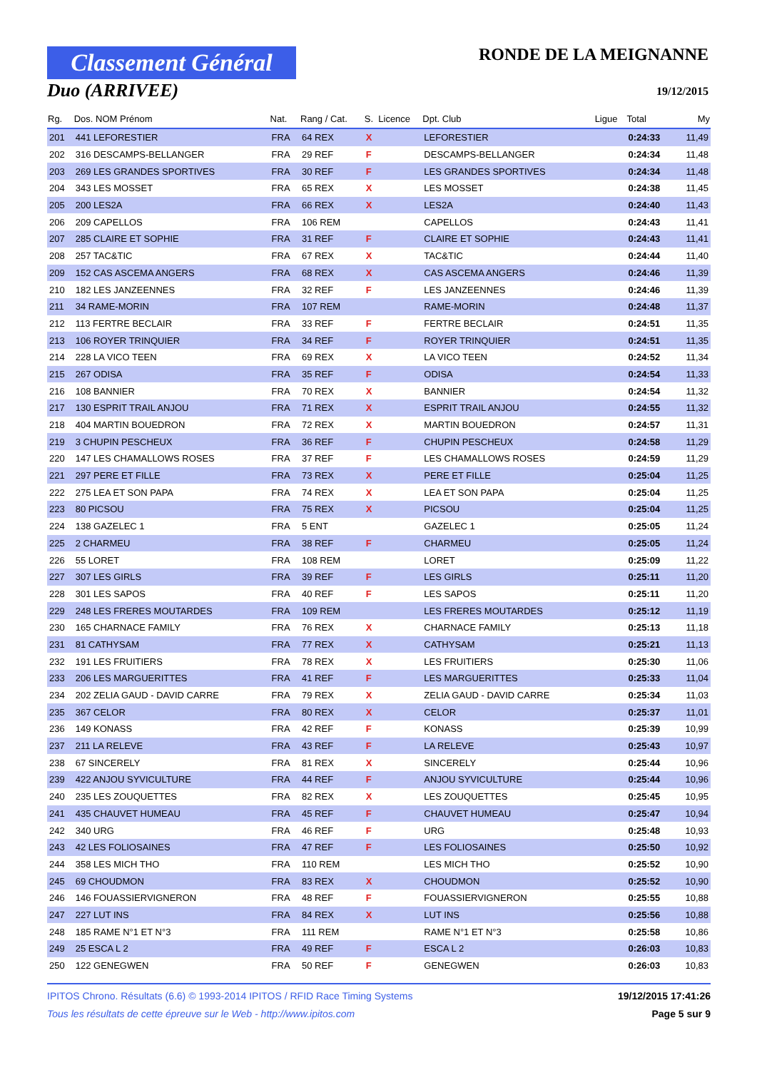Classement Général
Duo (ARRIVEE)
RONDE DE LA MEIGNANNE
19/12/2015
| Rg. | Dos. NOM Prénom | Nat. | Rang / Cat. | S. | Licence | Dpt. Club | Ligue | Total | My |
| --- | --- | --- | --- | --- | --- | --- | --- | --- | --- |
| 201 | 441 LEFORESTIER | FRA | 64 REX | X | | LEFORESTIER | | 0:24:33 | 11,49 |
| 202 | 316 DESCAMPS-BELLANGER | FRA | 29 REF | F | | DESCAMPS-BELLANGER | | 0:24:34 | 11,48 |
| 203 | 269 LES GRANDES SPORTIVES | FRA | 30 REF | F | | LES GRANDES SPORTIVES | | 0:24:34 | 11,48 |
| 204 | 343 LES MOSSET | FRA | 65 REX | X | | LES MOSSET | | 0:24:38 | 11,45 |
| 205 | 200 LES2A | FRA | 66 REX | X | | LES2A | | 0:24:40 | 11,43 |
| 206 | 209 CAPELLOS | FRA | 106 REM | | | CAPELLOS | | 0:24:43 | 11,41 |
| 207 | 285 CLAIRE ET SOPHIE | FRA | 31 REF | F | | CLAIRE ET SOPHIE | | 0:24:43 | 11,41 |
| 208 | 257 TAC&TIC | FRA | 67 REX | X | | TAC&TIC | | 0:24:44 | 11,40 |
| 209 | 152 CAS ASCEMA ANGERS | FRA | 68 REX | X | | CAS ASCEMA ANGERS | | 0:24:46 | 11,39 |
| 210 | 182 LES JANZEENNES | FRA | 32 REF | F | | LES JANZEENNES | | 0:24:46 | 11,39 |
| 211 | 34 RAME-MORIN | FRA | 107 REM | | | RAME-MORIN | | 0:24:48 | 11,37 |
| 212 | 113 FERTRE BECLAIR | FRA | 33 REF | F | | FERTRE BECLAIR | | 0:24:51 | 11,35 |
| 213 | 106 ROYER TRINQUIER | FRA | 34 REF | F | | ROYER TRINQUIER | | 0:24:51 | 11,35 |
| 214 | 228 LA VICO TEEN | FRA | 69 REX | X | | LA VICO TEEN | | 0:24:52 | 11,34 |
| 215 | 267 ODISA | FRA | 35 REF | F | | ODISA | | 0:24:54 | 11,33 |
| 216 | 108 BANNIER | FRA | 70 REX | X | | BANNIER | | 0:24:54 | 11,32 |
| 217 | 130 ESPRIT TRAIL ANJOU | FRA | 71 REX | X | | ESPRIT TRAIL ANJOU | | 0:24:55 | 11,32 |
| 218 | 404 MARTIN BOUEDRON | FRA | 72 REX | X | | MARTIN BOUEDRON | | 0:24:57 | 11,31 |
| 219 | 3 CHUPIN PESCHEUX | FRA | 36 REF | F | | CHUPIN PESCHEUX | | 0:24:58 | 11,29 |
| 220 | 147 LES CHAMALLOWS ROSES | FRA | 37 REF | F | | LES CHAMALLOWS ROSES | | 0:24:59 | 11,29 |
| 221 | 297 PERE ET FILLE | FRA | 73 REX | X | | PERE ET FILLE | | 0:25:04 | 11,25 |
| 222 | 275 LEA ET SON PAPA | FRA | 74 REX | X | | LEA ET SON PAPA | | 0:25:04 | 11,25 |
| 223 | 80 PICSOU | FRA | 75 REX | X | | PICSOU | | 0:25:04 | 11,25 |
| 224 | 138 GAZELEC 1 | FRA | 5 ENT | | | GAZELEC 1 | | 0:25:05 | 11,24 |
| 225 | 2 CHARMEU | FRA | 38 REF | F | | CHARMEU | | 0:25:05 | 11,24 |
| 226 | 55 LORET | FRA | 108 REM | | | LORET | | 0:25:09 | 11,22 |
| 227 | 307 LES GIRLS | FRA | 39 REF | F | | LES GIRLS | | 0:25:11 | 11,20 |
| 228 | 301 LES SAPOS | FRA | 40 REF | F | | LES SAPOS | | 0:25:11 | 11,20 |
| 229 | 248 LES FRERES MOUTARDES | FRA | 109 REM | | | LES FRERES MOUTARDES | | 0:25:12 | 11,19 |
| 230 | 165 CHARNACE FAMILY | FRA | 76 REX | X | | CHARNACE FAMILY | | 0:25:13 | 11,18 |
| 231 | 81 CATHYSAM | FRA | 77 REX | X | | CATHYSAM | | 0:25:21 | 11,13 |
| 232 | 191 LES FRUITIERS | FRA | 78 REX | X | | LES FRUITIERS | | 0:25:30 | 11,06 |
| 233 | 206 LES MARGUERITTES | FRA | 41 REF | F | | LES MARGUERITTES | | 0:25:33 | 11,04 |
| 234 | 202 ZELIA GAUD - DAVID CARRE | FRA | 79 REX | X | | ZELIA GAUD - DAVID CARRE | | 0:25:34 | 11,03 |
| 235 | 367 CELOR | FRA | 80 REX | X | | CELOR | | 0:25:37 | 11,01 |
| 236 | 149 KONASS | FRA | 42 REF | F | | KONASS | | 0:25:39 | 10,99 |
| 237 | 211 LA RELEVE | FRA | 43 REF | F | | LA RELEVE | | 0:25:43 | 10,97 |
| 238 | 67 SINCERELY | FRA | 81 REX | X | | SINCERELY | | 0:25:44 | 10,96 |
| 239 | 422 ANJOU SYVICULTURE | FRA | 44 REF | F | | ANJOU SYVICULTURE | | 0:25:44 | 10,96 |
| 240 | 235 LES ZOUQUETTES | FRA | 82 REX | X | | LES ZOUQUETTES | | 0:25:45 | 10,95 |
| 241 | 435 CHAUVET HUMEAU | FRA | 45 REF | F | | CHAUVET HUMEAU | | 0:25:47 | 10,94 |
| 242 | 340 URG | FRA | 46 REF | F | | URG | | 0:25:48 | 10,93 |
| 243 | 42 LES FOLIOSAINES | FRA | 47 REF | F | | LES FOLIOSAINES | | 0:25:50 | 10,92 |
| 244 | 358 LES MICH THO | FRA | 110 REM | | | LES MICH THO | | 0:25:52 | 10,90 |
| 245 | 69 CHOUDMON | FRA | 83 REX | X | | CHOUDMON | | 0:25:52 | 10,90 |
| 246 | 146 FOUASSIERVIGNERON | FRA | 48 REF | F | | FOUASSIERVIGNERON | | 0:25:55 | 10,88 |
| 247 | 227 LUT INS | FRA | 84 REX | X | | LUT INS | | 0:25:56 | 10,88 |
| 248 | 185 RAME N°1 ET N°3 | FRA | 111 REM | | | RAME N°1 ET N°3 | | 0:25:58 | 10,86 |
| 249 | 25 ESCA L 2 | FRA | 49 REF | F | | ESCA L 2 | | 0:26:03 | 10,83 |
| 250 | 122 GENEGWEN | FRA | 50 REF | F | | GENEGWEN | | 0:26:03 | 10,83 |
IPITOS Chrono. Résultats (6.6) © 1993-2014 IPITOS / RFID Race Timing Systems 19/12/2015 17:41:26
Tous les résultats de cette épreuve sur le Web - http://www.ipitos.com Page 5 sur 9